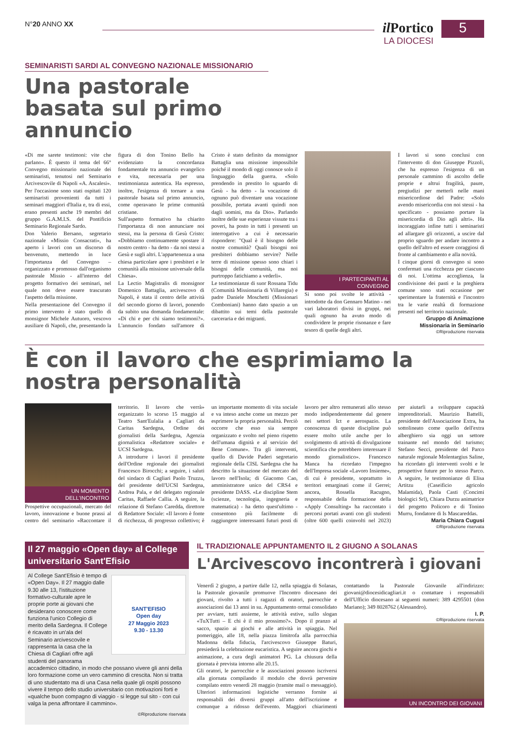N°20 ANNO XX
il Portico
LA DIOCESI
5
SEMINARISTI SARDI AL CONVEGNO NAZIONALE MISSIONARIO
Una pastorale basata sul primo annuncio
«Di me sarete testimoni: vite che parlano». È questo il tema del 66° Convegno missionario nazionale dei seminaristi, tenutosi nel Seminario Arcivescovile di Napoli «A. Ascalesi». Per l'occasione sono stati ospitati 120 seminaristi provenienti da tutti i seminari maggiori d'Italia e, tra di essi, erano presenti anche 19 membri del gruppo G.A.M.I.S. del Pontificio Seminario Regionale Sardo.
Don Valerio Bersano, segretario nazionale «Missio Consacrati», ha aperto i lavori con un discorso di benvenuto, mettendo in luce l'importanza del Convegno – organizzato e promosso dall'organismo pastorale Missio - all'interno del progetto formativo dei seminari, nel quale non deve essere trascurato l'aspetto della missione.
Nella presentazione del Convegno il primo intervento è stato quello di monsignor Michele Autuoro, vescovo ausiliare di Napoli, che, presentando la figura di don Tonino Bello ha evidenziato la concordanza fondamentale tra annuncio evangelico e vita, necessaria per una testimonianza autentica. Ha espresso, inoltre, l'esigenza di tornare a una pastorale basata sul primo annuncio, come operavano le prime comunità cristiane.
Sull'aspetto formativo ha chiarito l'importanza di non annunciare noi stessi, ma la persona di Gesù Cristo: «Dobbiamo continuamente spostare il nostro centro - ha detto - da noi stessi a Gesù e sugli altri. L'appartenenza a una chiesa particolare apre i presbiteri e le comunità alla missione universale della Chiesa».
La Lectio Magistralis di monsignor Domenico Battaglia, arcivescovo di Napoli, è stata il centro delle attività del secondo giorno di lavori, ponendo da subito una domanda fondamentale: «Di chi e per chi siamo testimoni?». L'annuncio fondato sull'amore di Cristo è stato definito da monsignor Battaglia una missione impossibile poiché il mondo di oggi conosce solo il linguaggio della guerra. «Solo prendendo in prestito lo sguardo di Gesù - ha detto - la vocazione di ognuno può diventare una vocazione possibile, portata avanti quindi non dagli uomini, ma da Dio». Parlando inoltre delle sue esperienze vissute tra i poveri, ha posto in tutti i presenti un interrogativo a cui è necessario rispondere: "Qual è il bisogno delle nostre comunità? Quali bisogni noi presbiteri dobbiamo servire? Nelle terre di missione spesso sono chiari i bisogni delle comunità, ma noi purtroppo fatichiamo a vederli».
Le testimonianze di suor Rossana Tidu (Comunità Missionaria di Villaregia) e padre Daniele Moschetti (Missionari Comboniani) hanno dato spazio a un dibattito sui temi della pastorale carceraria e dei migranti.
I PARTECIPANTI AL CONVEGNO
Si sono poi svolte le attività - introdotte da don Gennaro Matino - nei vari laboratori divisi in gruppi, nei quali ognuno ha avuto modo di condividere le proprie risonanze e fare tesoro di quelle degli altri.
I lavori si sono conclusi con l'intervento di don Giuseppe Pizzoli, che ha espresso l'esigenza di un personale cammino di ascolto delle proprie e altrui fragilità, paure, pregiudizi per metterli nelle mani misericordiose del Padre: «Solo avendo misericordia con noi stessi - ha specificato - possiamo portare la misericordia di Dio agli altri». Ha incoraggiato infine tutti i seminaristi ad allargare gli orizzonti, a uscire dal proprio sguardo per andare incontro a quello dell'altro ed essere coraggiosi di fronte al cambiamento e alla novità.
I cinque giorni di convegno si sono confermati una ricchezza per ciascuno di noi. L'ottima accoglienza, la condivisione dei pasti e la preghiera comune sono stati occasione per sperimentare la fraternità e l'incontro tra le varie realtà di formazione presenti nel territorio nazionale.
Gruppo di Animazione Missionaria in Seminario
©Riproduzione riservata
È con il lavoro che esprimiamo la nostra personalità
UN MOMENTO DELL'INCONTRO
Prospettive occupazionali, mercato del lavoro, innovazione e buone prassi al centro del seminario «Raccontare il territorio. Il lavoro che verrà» organizzato lo scorso 15 maggio al Teatro Sant'Eulalia a Cagliari da Caritas Sardegna, Ordine dei giornalisti della Sardegna, Agenzia giornalistica «Redattore sociale» e UCSI Sardegna.
A introdurre i lavori il presidente dell'Ordine regionale dei giornalisti Francesco Birocchi; a seguire, i saluti del sindaco di Cagliari Paolo Truzzu, del presidente dell'UCSI Sardegna, Andrea Pala, e del delegato regionale Caritas, Raffaele Callia. A seguire, la relazione di Stefano Caredda, direttore di Redattore Sociale: «Il lavoro è fonte di ricchezza, di progresso collettivo; è un importante momento di vita sociale e va inteso anche come un mezzo per esprimere la propria personalità. Perciò occorre che esso sia sempre organizzato e svolto nel pieno rispetto dell'umana dignità e al servizio del Bene Comune». Tra gli interventi, quello di Davide Paderi segretario regionale della CISL Sardegna che ha descritto la situazione del mercato del lavoro nell'Isola; di Giacomo Cao, amministratore unico del CRS4 e presidente DASS. «Le discipline Stem (scienze, tecnologia, ingegneria e matematica) - ha detto quest'ultimo - consentono più facilmente di raggiungere interessanti futuri posti di lavoro per altro remunerati allo stesso modo indipendentemente dal genere nei settori Ict e aerospazio. La conoscenza di queste discipline può essere molto utile anche per lo svolgimento di attività di divulgazione scientifica che potrebbero interessare il mondo giornalistico». Francesco Manca ha ricordato l'impegno dell'Impresa sociale «Lavoro Insieme», di cui è presidente, soprattutto in territori emarginati come il Gerrei; ancora, Rossella Racugno, responsabile della formazione della «Apply Consulting» ha raccontato i percorsi portati avanti con gli studenti (oltre 600 quelli coinvolti nel 2023) per aiutarli a sviluppare capacità imprenditoriali. Maurizio Battelli, presidente dell'Associazione Extra, ha sottolineato come quello dell'extra alberghiero sia oggi un settore trainante nel mondo del turismo; Stefano Secci, presidente del Parco naturale regionale Molentargius Saline, ha ricordato gli interventi svolti e le prospettive future per lo stesso Parco. A seguire, le testimonianze di Elisa Artitzu (Caseificio agricolo Malamida), Paola Casti (Concimi biologici Srl), Chiara Durzu animatrice del progetto Policoro e di Tonino Murru, fondatore di Is Mascareddas.
Maria Chiara Cugusi
©Riproduzione riservata
Il 27 maggio «Open day» al College universitario Sant'Efisio
SANT'EFISIO
Open day
27 Maggio 2023
9.30 - 13.30
Al College Sant'Efisio è tempo di «Open Day». Il 27 maggio dalle 9.30 alle 13, l'istituzione formativo-culturale apre le proprie porte ai giovani che desiderano conoscere come funziona l'unico Collegio di merito della Sardegna. Il College è ricavato in un'ala del Seminario arcivescovile e rappresenta la casa che la Chiesa di Cagliari offre agli studenti del panorama accademico cittadino, in modo che possano vivere gli anni della loro formazione come un vero cammino di crescita. Non si tratta di uno studentato ma di una Casa nella quale gli ospiti possono vivere il tempo dello studio universitario con motivazioni forti e «qualche buon compagno di viaggio - si legge sul sito - con cui valga la pena affrontare il cammino».
©Riproduzione riservata
IL TRADIZIONALE APPUNTAMENTO IL 2 GIUGNO A SOLANAS
L'Arcivescovo incontrerà i giovani
Venerdì 2 giugno, a partire dalle 12, nella spiaggia di Solanas, la Pastorale giovanile promuove l'Incontro diocesano dei giovani, rivolto a tutti i ragazzi di oratori, parrocchie e associazioni dai 13 anni in su. Appuntamento ormai consolidato per avviare, tutti assieme, le attività estive, sullo slogan «TuXTutti – E chi è il mio prossimo?». Dopo il pranzo al sacco, spazio ai giochi e alle attività in spiaggia. Nel pomeriggio, alle 18, nella piazza limitrofa alla parrocchia Madonna della fiducia, l'arcivescovo Giuseppe Baturi, presiederà la celebrazione eucaristica. A seguire ancora giochi e animazione, a cura degli animatori PG. La chiusura della giornata è prevista intorno alle 20.15.
Gli oratori, le parrocchie e le associazioni possono iscriversi alla giornata compilando il modulo che dovrà pervenire compilato entro venerdì 28 maggio (tramite mail o messaggio). Ulteriori informazioni logistiche verranno fornite ai responsabili dei diversi gruppi all'atto dell'iscrizione e comunque a ridosso dell'evento. Maggiori chiarimenti contattando la Pastorale Giovanile all'indirizzo: giovani@diocesidicagliari.it o contattare i responsabili dell'Ufficio diocesano ai seguenti numeri: 389 4295501 (don Mariano); 349 8028762 (Alessandro).
I. P.
©Riproduzione riservata
UN INCONTRO DEI GIOVANI